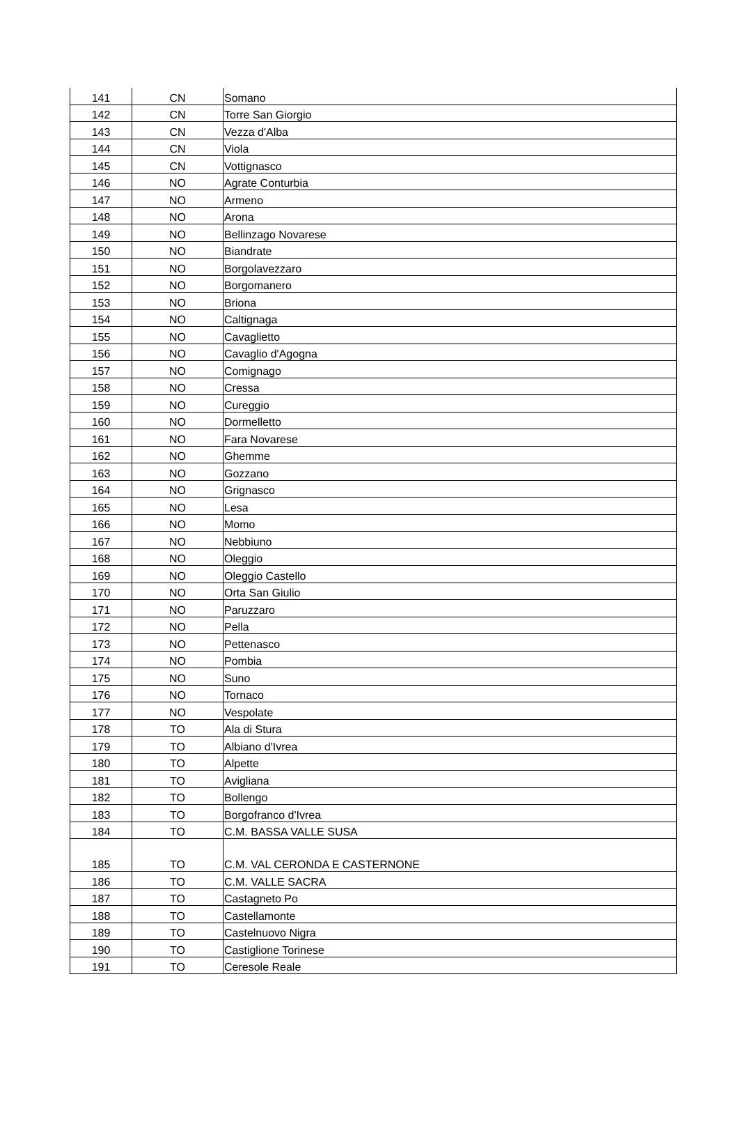| 141 | CN | Somano |
| 142 | CN | Torre San Giorgio |
| 143 | CN | Vezza d'Alba |
| 144 | CN | Viola |
| 145 | CN | Vottignasco |
| 146 | NO | Agrate Conturbia |
| 147 | NO | Armeno |
| 148 | NO | Arona |
| 149 | NO | Bellinzago Novarese |
| 150 | NO | Biandrate |
| 151 | NO | Borgolavezzaro |
| 152 | NO | Borgomanero |
| 153 | NO | Briona |
| 154 | NO | Caltignaga |
| 155 | NO | Cavaglietto |
| 156 | NO | Cavaglio d'Agogna |
| 157 | NO | Comignago |
| 158 | NO | Cressa |
| 159 | NO | Cureggio |
| 160 | NO | Dormelletto |
| 161 | NO | Fara Novarese |
| 162 | NO | Ghemme |
| 163 | NO | Gozzano |
| 164 | NO | Grignasco |
| 165 | NO | Lesa |
| 166 | NO | Momo |
| 167 | NO | Nebbiuno |
| 168 | NO | Oleggio |
| 169 | NO | Oleggio Castello |
| 170 | NO | Orta San Giulio |
| 171 | NO | Paruzzaro |
| 172 | NO | Pella |
| 173 | NO | Pettenasco |
| 174 | NO | Pombia |
| 175 | NO | Suno |
| 176 | NO | Tornaco |
| 177 | NO | Vespolate |
| 178 | TO | Ala di Stura |
| 179 | TO | Albiano d'Ivrea |
| 180 | TO | Alpette |
| 181 | TO | Avigliana |
| 182 | TO | Bollengo |
| 183 | TO | Borgofranco d'Ivrea |
| 184 | TO | C.M. BASSA VALLE SUSA |
| 185 | TO | C.M. VAL CERONDA E CASTERNONE |
| 186 | TO | C.M. VALLE SACRA |
| 187 | TO | Castagneto Po |
| 188 | TO | Castellamonte |
| 189 | TO | Castelnuovo Nigra |
| 190 | TO | Castiglione Torinese |
| 191 | TO | Ceresole Reale |